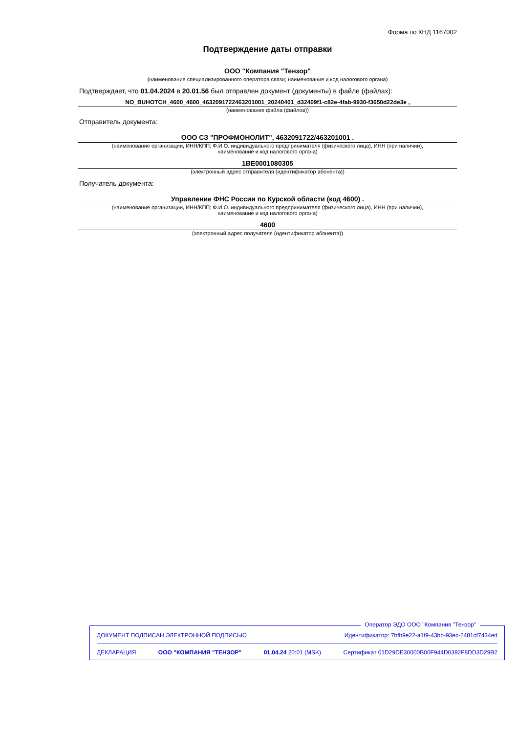Форма по КНД 1167002
Подтверждение даты отправки
ООО "Компания "Тензор"
(наименование специализированного оператора связи; наименование и код налогового органа)
Подтверждает, что 01.04.2024 в 20.01.56 был отправлен документ (документы) в файле (файлах):
NO_BUHOTCH_4600_4600_4632091722463201001_20240401_d32409f1-c82e-4fab-9930-f3650d22de3e ,
(наименование файла (файлов))
Отправитель документа:
ООО СЗ "ПРОФМОНОЛИТ", 4632091722/463201001 .
(наименование организации, ИНН/КПП; Ф.И.О. индивидуального предпринимателя (физического лица), ИНН (при наличии),
наименование и код налогового органа)
1BE0001080305
(электронный адрес отправителя (идентификатор абонента))
Получатель документа:
Управление ФНС России по Курской области (код 4600) .
(наименование организации, ИНН/КПП; Ф.И.О. индивидуального предпринимателя (физического лица), ИНН (при наличии),
наименование и код налогового органа)
4600
(электронный адрес получателя (идентификатор абонента))
Оператор ЭДО ООО "Компания "Тензор"
ДОКУМЕНТ ПОДПИСАН ЭЛЕКТРОННОЙ ПОДПИСЬЮ Идентификатор: 7bfb9e22-a1f9-43bb-93ec-2481cf7434ed
ДЕКЛАРАЦИЯ ООО "КОМПАНИЯ "ТЕНЗОР" 01.04.24 20:01 (MSK) Сертификат 01D29DE30000B00F944D0392F8DD3D29B2